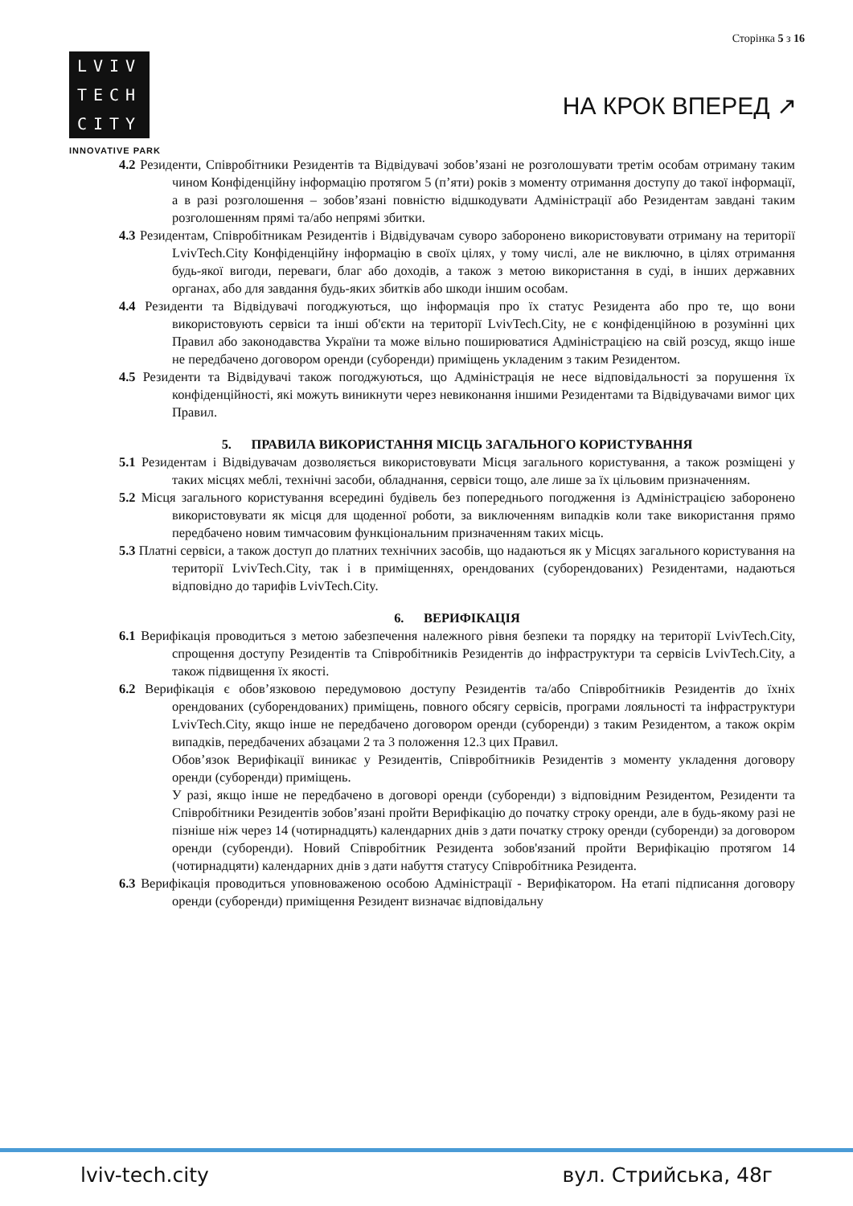Сторінка 5 з 16
LVIV
TECH
CITY
INNOVATIVE PARK
НА КРОК ВПЕРЕД ↗
4.2 Резиденти, Співробітники Резидентів та Відвідувачі зобов’язані не розголошувати третім особам отриману таким чином Конфіденційну інформацію протягом 5 (п’яти) років з моменту отримання доступу до такої інформації, а в разі розголошення – зобов’язані повністю відшкодувати Адміністрації або Резидентам завдані таким розголошенням прямі та/або непрямі збитки.
4.3 Резидентам, Співробітникам Резидентів і Відвідувачам суворо заборонено використовувати отриману на території LvivTech.City Конфіденційну інформацію в своїх цілях, у тому числі, але не виключно, в цілях отримання будь-якої вигоди, переваги, благ або доходів, а також з метою використання в суді, в інших державних органах, або для завдання будь-яких збитків або шкоди іншим особам.
4.4 Резиденти та Відвідувачі погоджуються, що інформація про їх статус Резидента або про те, що вони використовують сервіси та інші об'єкти на території LvivTech.City, не є конфіденційною в розумінні цих Правил або законодавства України та може вільно поширюватися Адміністрацією на свій розсуд, якщо інше не передбачено договором оренди (суборенди) приміщень укладеним з таким Резидентом.
4.5 Резиденти та Відвідувачі також погоджуються, що Адміністрація не несе відповідальності за порушення їх конфіденційності, які можуть виникнути через невиконання іншими Резидентами та Відвідувачами вимог цих Правил.
5. ПРАВИЛА ВИКОРИСТАННЯ МІСЦЬ ЗАГАЛЬНОГО КОРИСТУВАННЯ
5.1 Резидентам і Відвідувачам дозволяється використовувати Місця загального користування, а також розміщені у таких місцях меблі, технічні засоби, обладнання, сервіси тощо, але лише за їх цільовим призначенням.
5.2 Місця загального користування всередині будівель без попереднього погодження із Адміністрацією заборонено використовувати як місця для щоденної роботи, за виключенням випадків коли таке використання прямо передбачено новим тимчасовим функціональним призначенням таких місць.
5.3 Платні сервіси, а також доступ до платних технічних засобів, що надаються як у Місцях загального користування на території LvivTech.City, так і в приміщеннях, орендованих (суборендованих) Резидентами, надаються відповідно до тарифів LvivTech.City.
6. ВЕРИФІКАЦІЯ
6.1 Верифікація проводиться з метою забезпечення належного рівня безпеки та порядку на території LvivTech.City, спрощення доступу Резидентів та Співробітників Резидентів до інфраструктури та сервісів LvivTech.City, а також підвищення їх якості.
6.2 Верифікація є обов’язковою передумовою доступу Резидентів та/або Співробітників Резидентів до їхніх орендованих (суборендованих) приміщень, повного обсягу сервісів, програми лояльності та інфраструктури LvivTech.City, якщо інше не передбачено договором оренди (суборенди) з таким Резидентом, а також окрім випадків, передбачених абзацами 2 та 3 положення 12.3 цих Правил.
Обов’язок Верифікації виникає у Резидентів, Співробітників Резидентів з моменту укладення договору оренди (суборенди) приміщень.
У разі, якщо інше не передбачено в договорі оренди (суборенди) з відповідним Резидентом, Резиденти та Співробітники Резидентів зобов’язані пройти Верифікацію до початку строку оренди, але в будь-якому разі не пізніше ніж через 14 (чотирнадцять) календарних днів з дати початку строку оренди (суборенди) за договором оренди (суборенди). Новий Співробітник Резидента зобов'язаний пройти Верифікацію протягом 14 (чотирнадцяти) календарних днів з дати набуття статусу Співробітника Резидента.
6.3 Верифікація проводиться уповноваженою особою Адміністрації - Верифікатором. На етапі підписання договору оренди (суборенди) приміщення Резидент визначає відповідальну
lviv-tech.city вул. Стрийська, 48г